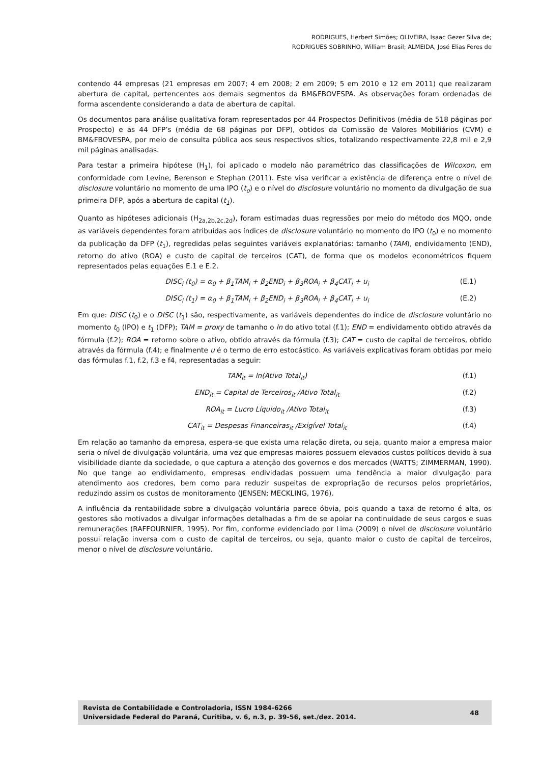RODRIGUES, Herbert Simões; OLIVEIRA, Isaac Gezer Silva de;
RODRIGUES SOBRINHO, William Brasil; ALMEIDA, José Elias Feres de
contendo 44 empresas (21 empresas em 2007; 4 em 2008; 2 em 2009; 5 em 2010 e 12 em 2011) que realizaram abertura de capital, pertencentes aos demais segmentos da BM&FBOVESPA. As observações foram ordenadas de forma ascendente considerando a data de abertura de capital.
Os documentos para análise qualitativa foram representados por 44 Prospectos Definitivos (média de 518 páginas por Prospecto) e as 44 DFP’s (média de 68 páginas por DFP), obtidos da Comissão de Valores Mobiliários (CVM) e BM&FBOVESPA, por meio de consulta pública aos seus respectivos sítios, totalizando respectivamente 22,8 mil e 2,9 mil páginas analisadas.
Para testar a primeira hipótese (H<sub>1</sub>), foi aplicado o modelo não paramétrico das classificações de Wilcoxon, em conformidade com Levine, Berenson e Stephan (2011). Este visa verificar a existência de diferença entre o nível de disclosure voluntário no momento de uma IPO (t<sub>o</sub>) e o nível do disclosure voluntário no momento da divulgação de sua primeira DFP, após a abertura de capital (t<sub>1</sub>).
Quanto as hipóteses adicionais (H<sub>2a,2b,2c,2d</sub>), foram estimadas duas regressões por meio do método dos MQO, onde as variáveis dependentes foram atribuídas aos índices de disclosure voluntário no momento do IPO (t<sub>0</sub>) e no momento da publicação da DFP (t<sub>1</sub>), regredidas pelas seguintes variáveis explanatórias: tamanho (TAM), endividamento (END), retorno do ativo (ROA) e custo de capital de terceiros (CAT), de forma que os modelos econométricos fiquem representados pelas equações E.1 e E.2.
DISC<sub>i</sub> (t<sub>0</sub>) = α<sub>0</sub> + β<sub>1</sub>TAM<sub>i</sub> + β<sub>2</sub>END<sub>i</sub> + β<sub>3</sub>ROA<sub>i</sub> + β<sub>4</sub>CAT<sub>i</sub> + u<sub>i</sub>
(E.1)
DISC<sub>i</sub> (t<sub>1</sub>) = α<sub>0</sub> + β<sub>1</sub>TAM<sub>i</sub> + β<sub>2</sub>END<sub>i</sub> + β<sub>3</sub>ROA<sub>i</sub> + β<sub>4</sub>CAT<sub>i</sub> + u<sub>i</sub>
(E.2)
Em que: DISC (t<sub>0</sub>) e o DISC (t<sub>1</sub>) são, respectivamente, as variáveis dependentes do índice de disclosure voluntário no momento t<sub>0</sub> (IPO) e t<sub>1</sub> (DFP); TAM = proxy de tamanho o ln do ativo total (f.1); END = endividamento obtido através da fórmula (f.2); ROA = retorno sobre o ativo, obtido através da fórmula (f.3); CAT = custo de capital de terceiros, obtido através da fórmula (f.4); e finalmente u é o termo de erro estocástico. As variáveis explicativas foram obtidas por meio das fórmulas f.1, f.2, f.3 e f4, representadas a seguir:
TAM<sub>it</sub> = ln(Ativo Total<sub>it</sub>) (f.1)
END<sub>it</sub> = Capital de Terceiros<sub>it</sub> /Ativo Total<sub>it</sub>
(f.2)
ROA<sub>it</sub> = Lucro Líquido<sub>it</sub> /Ativo Total<sub>it</sub>
(f.3)
CAT<sub>it</sub> = Despesas Financeiras<sub>it</sub> /Exigível Total<sub>it</sub>
(f.4)
Em relação ao tamanho da empresa, espera-se que exista uma relação direta, ou seja, quanto maior a empresa maior seria o nível de divulgação voluntária, uma vez que empresas maiores possuem elevados custos políticos devido à sua visibilidade diante da sociedade, o que captura a atenção dos governos e dos mercados (WATTS; ZIMMERMAN, 1990). No que tange ao endividamento, empresas endividadas possuem uma tendência a maior divulgação para atendimento aos credores, bem como para reduzir suspeitas de expropriação de recursos pelos proprietários, reduzindo assim os custos de monitoramento (JENSEN; MECKLING, 1976).
A influência da rentabilidade sobre a divulgação voluntária parece óbvia, pois quando a taxa de retorno é alta, os gestores são motivados a divulgar informações detalhadas a fim de se apoiar na continuidade de seus cargos e suas remunerações (RAFFOURNIER, 1995). Por fim, conforme evidenciado por Lima (2009) o nível de disclosure voluntário possui relação inversa com o custo de capital de terceiros, ou seja, quanto maior o custo de capital de terceiros, menor o nível de disclosure voluntário.
Revista de Contabilidade e Controladoria, ISSN 1984-6266
Universidade Federal do Paraná, Curitiba, v. 6, n.3, p. 39-56, set./dez. 2014.
48